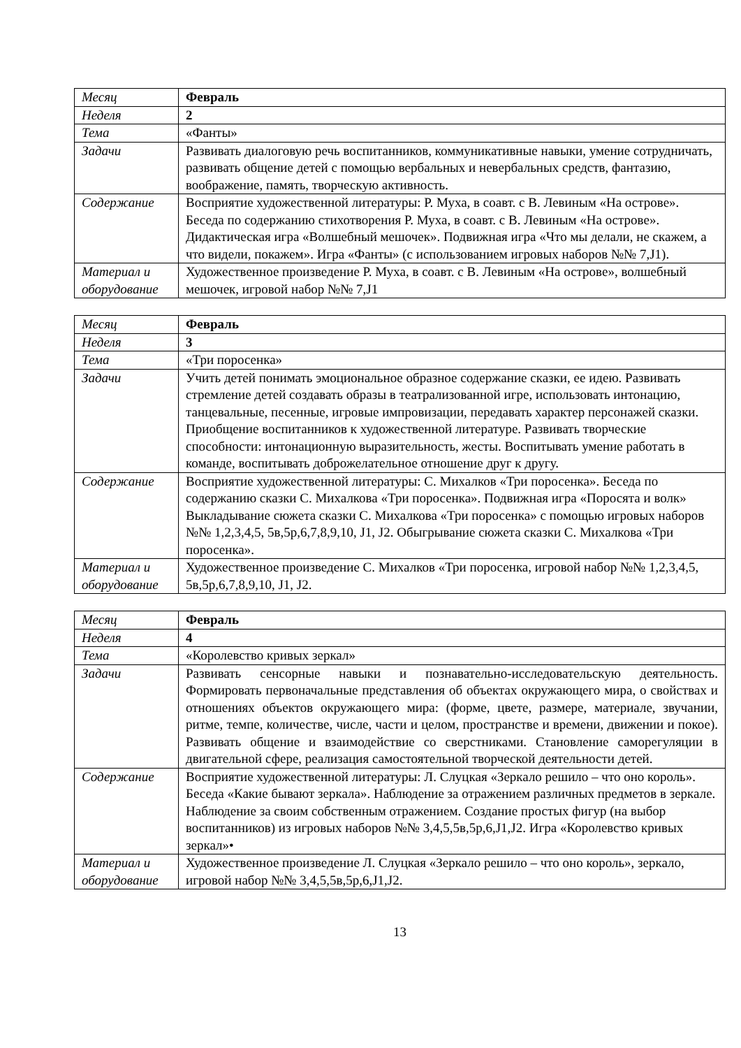| Месяц | Февраль |
| Неделя | 2 |
| Тема | «Фанты» |
| Задачи | Развивать диалоговую речь воспитанников, коммуникативные навыки, умение сотрудничать, развивать общение детей с помощью вербальных и невербальных средств, фантазию, воображение, память, творческую активность. |
| Содержание | Восприятие художественной литературы: Р. Муха, в соавт. с В. Левиным «На острове». Беседа по содержанию стихотворения Р. Муха, в соавт. с В. Левиным «На острове». Дидактическая игра «Волшебный мешочек». Подвижная игра «Что мы делали, не скажем, а что видели, покажем». Игра «Фанты» (с использованием игровых наборов №№ 7,J1). |
| Материал и оборудование | Художественное произведение Р. Муха, в соавт. с В. Левиным «На острове», волшебный мешочек, игровой набор №№ 7,J1 |
| Месяц | Февраль |
| Неделя | 3 |
| Тема | «Три поросенка» |
| Задачи | Учить детей понимать эмоциональное образное содержание сказки, ее идею. Развивать стремление детей создавать образы в театрализованной игре, использовать интонацию, танцевальные, песенные, игровые импровизации, передавать характер персонажей сказки. Приобщение воспитанников к художественной литературе. Развивать творческие способности: интонационную выразительность, жесты. Воспитывать умение работать в команде, воспитывать доброжелательное отношение друг к другу. |
| Содержание | Восприятие художественной литературы: С. Михалков «Три поросенка». Беседа по содержанию сказки С. Михалкова «Три поросенка». Подвижная игра «Поросята и волк» Выкладывание сюжета сказки С. Михалкова «Три поросенка» с помощью игровых наборов №№ 1,2,3,4,5, 5в,5р,6,7,8,9,10, J1, J2. Обыгрывание сюжета сказки С. Михалкова «Три поросенка». |
| Материал и оборудование | Художественное произведение С. Михалков «Три поросенка, игровой набор №№ 1,2,3,4,5, 5в,5р,6,7,8,9,10, J1, J2. |
| Месяц | Февраль |
| Неделя | 4 |
| Тема | «Королевство кривых зеркал» |
| Задачи | Развивать сенсорные навыки и познавательно-исследовательскую деятельность. Формировать первоначальные представления об объектах окружающего мира, о свойствах и отношениях объектов окружающего мира: (форме, цвете, размере, материале, звучании, ритме, темпе, количестве, числе, части и целом, пространстве и времени, движении и покое). Развивать общение и взаимодействие со сверстниками. Становление саморегуляции в двигательной сфере, реализация самостоятельной творческой деятельности детей. |
| Содержание | Восприятие художественной литературы: Л. Слуцкая «Зеркало решило – что оно король». Беседа «Какие бывают зеркала». Наблюдение за отражением различных предметов в зеркале. Наблюдение за своим собственным отражением. Создание простых фигур (на выбор воспитанников) из игровых наборов №№ 3,4,5,5в,5р,6,J1,J2. Игра «Королевство кривых зеркал»• |
| Материал и оборудование | Художественное произведение Л. Слуцкая «Зеркало решило – что оно король», зеркало, игровой набор №№ 3,4,5,5в,5р,6,J1,J2. |
13